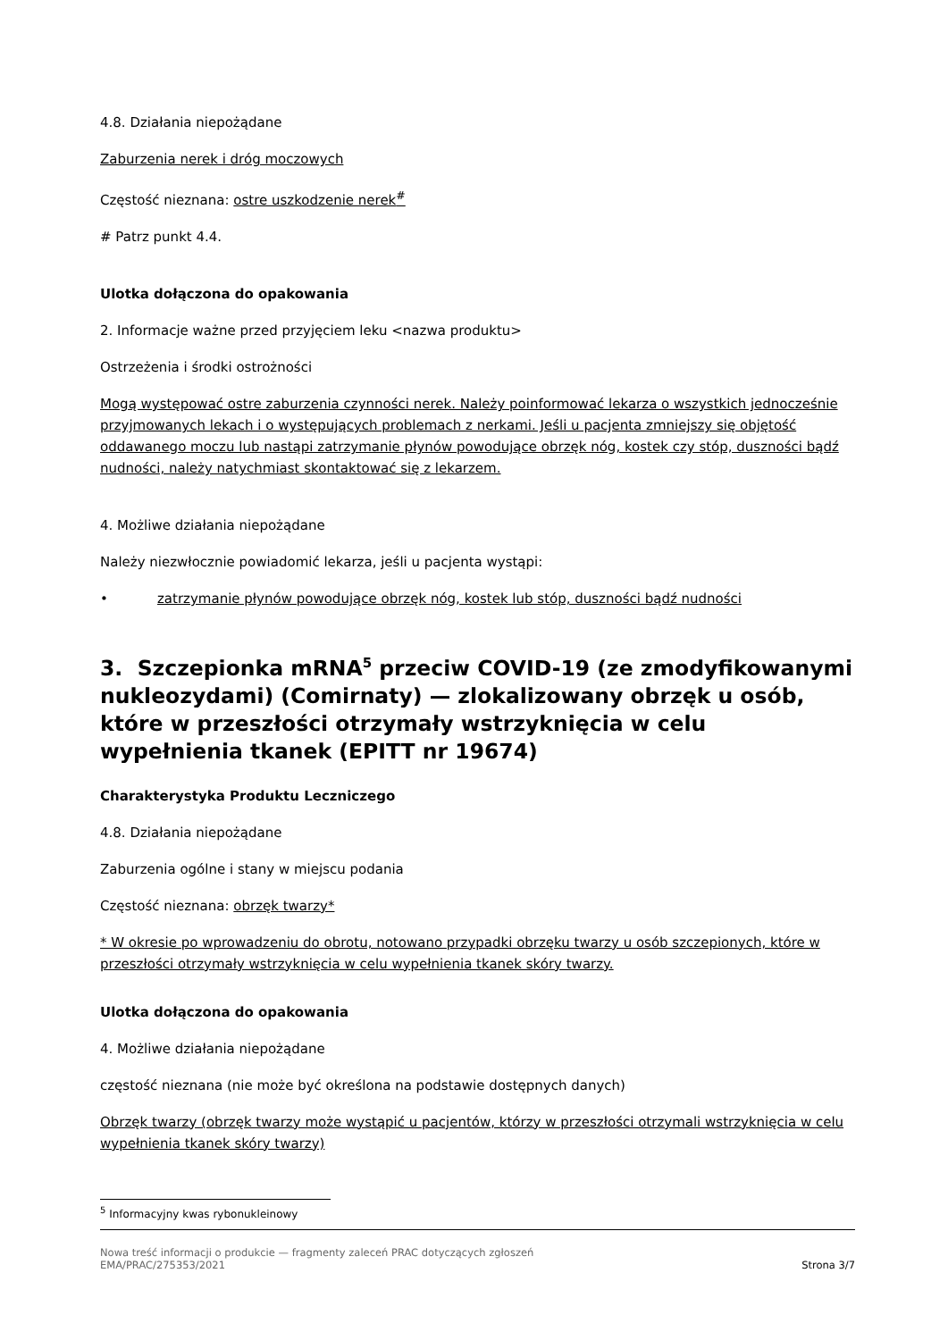4.8. Działania niepożądane
Zaburzenia nerek i dróg moczowych
Częstość nieznana: ostre uszkodzenie nerek<sup>#</sup>
# Patrz punkt 4.4.
Ulotka dołączona do opakowania
2. Informacje ważne przed przyjęciem leku <nazwa produktu>
Ostrzeżenia i środki ostrożności
Mogą występować ostre zaburzenia czynności nerek. Należy poinformować lekarza o wszystkich jednocześnie przyjmowanych lekach i o występujących problemach z nerkami. Jeśli u pacjenta zmniejszy się objętość oddawanego moczu lub nastąpi zatrzymanie płynów powodujące obrzęk nóg, kostek czy stóp, duszności bądź nudności, należy natychmiast skontaktować się z lekarzem.
4. Możliwe działania niepożądane
Należy niezwłocznie powiadomić lekarza, jeśli u pacjenta wystąpi:
• zatrzymanie płynów powodujące obrzęk nóg, kostek lub stóp, duszności bądź nudności
3. Szczepionka mRNA<sup>5</sup> przeciw COVID-19 (ze zmodyfikowanymi nukleozydami) (Comirnaty) — zlokalizowany obrzęk u osób, które w przeszłości otrzymały wstrzyknięcia w celu wypełnienia tkanek (EPITT nr 19674)
Charakterystyka Produktu Leczniczego
4.8. Działania niepożądane
Zaburzenia ogólne i stany w miejscu podania
Częstość nieznana: obrzęk twarzy*
* W okresie po wprowadzeniu do obrotu, notowano przypadki obrzęku twarzy u osób szczepionych, które w przeszłości otrzymały wstrzyknięcia w celu wypełnienia tkanek skóry twarzy.
Ulotka dołączona do opakowania
4. Możliwe działania niepożądane
częstość nieznana (nie może być określona na podstawie dostępnych danych)
Obrzęk twarzy (obrzęk twarzy może wystąpić u pacjentów, którzy w przeszłości otrzymali wstrzyknięcia w celu wypełnienia tkanek skóry twarzy)
<sup>5</sup> Informacyjny kwas rybonukleinowy
Nowa treść informacji o produkcie — fragmenty zaleceń PRAC dotyczących zgłoszeń
EMA/PRAC/275353/2021
Strona 3/7